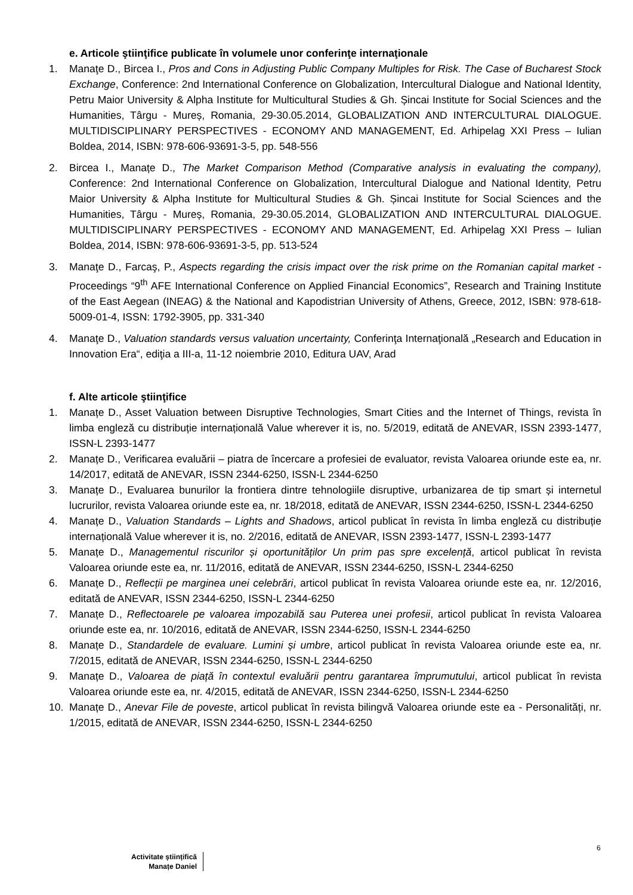e. Articole ştiinţifice publicate în volumele unor conferinţe internaţionale
1. Manaţe D., Bircea I., Pros and Cons in Adjusting Public Company Multiples for Risk. The Case of Bucharest Stock Exchange, Conference: 2nd International Conference on Globalization, Intercultural Dialogue and National Identity, Petru Maior University & Alpha Institute for Multicultural Studies & Gh. Șincai Institute for Social Sciences and the Humanities, Târgu - Mureș, Romania, 29-30.05.2014, GLOBALIZATION AND INTERCULTURAL DIALOGUE. MULTIDISCIPLINARY PERSPECTIVES - ECONOMY AND MANAGEMENT, Ed. Arhipelag XXI Press – Iulian Boldea, 2014, ISBN: 978-606-93691-3-5, pp. 548-556
2. Bircea I., Manațe D., The Market Comparison Method (Comparative analysis in evaluating the company), Conference: 2nd International Conference on Globalization, Intercultural Dialogue and National Identity, Petru Maior University & Alpha Institute for Multicultural Studies & Gh. Șincai Institute for Social Sciences and the Humanities, Târgu - Mureș, Romania, 29-30.05.2014, GLOBALIZATION AND INTERCULTURAL DIALOGUE. MULTIDISCIPLINARY PERSPECTIVES - ECONOMY AND MANAGEMENT, Ed. Arhipelag XXI Press – Iulian Boldea, 2014, ISBN: 978-606-93691-3-5, pp. 513-524
3. Manaţe D., Farcaş, P., Aspects regarding the crisis impact over the risk prime on the Romanian capital market - Proceedings “9<sup>th</sup> AFE International Conference on Applied Financial Economics”, Research and Training Institute of the East Aegean (INEAG) & the National and Kapodistrian University of Athens, Greece, 2012, ISBN: 978-618-5009-01-4, ISSN: 1792-3905, pp. 331-340
4. Manaţe D., Valuation standards versus valuation uncertainty, Conferinţa Internaţională „Research and Education in Innovation Era“, ediţia a III-a, 11-12 noiembrie 2010, Editura UAV, Arad
f. Alte articole ştiinţifice
1. Manațe D., Asset Valuation between Disruptive Technologies, Smart Cities and the Internet of Things, revista în limba engleză cu distribuție internațională Value wherever it is, no. 5/2019, editată de ANEVAR, ISSN 2393-1477, ISSN-L 2393-1477
2. Manațe D., Verificarea evaluării – piatra de încercare a profesiei de evaluator, revista Valoarea oriunde este ea, nr. 14/2017, editată de ANEVAR, ISSN 2344-6250, ISSN-L 2344-6250
3. Manațe D., Evaluarea bunurilor la frontiera dintre tehnologiile disruptive, urbanizarea de tip smart și internetul lucrurilor, revista Valoarea oriunde este ea, nr. 18/2018, editată de ANEVAR, ISSN 2344-6250, ISSN-L 2344-6250
4. Manațe D., Valuation Standards – Lights and Shadows, articol publicat în revista în limba engleză cu distribuție internațională Value wherever it is, no. 2/2016, editată de ANEVAR, ISSN 2393-1477, ISSN-L 2393-1477
5. Manațe D., Managementul riscurilor și oportunităților Un prim pas spre excelență, articol publicat în revista Valoarea oriunde este ea, nr. 11/2016, editată de ANEVAR, ISSN 2344-6250, ISSN-L 2344-6250
6. Manațe D., Reflecții pe marginea unei celebrări, articol publicat în revista Valoarea oriunde este ea, nr. 12/2016, editată de ANEVAR, ISSN 2344-6250, ISSN-L 2344-6250
7. Manațe D., Reflectoarele pe valoarea impozabilă sau Puterea unei profesii, articol publicat în revista Valoarea oriunde este ea, nr. 10/2016, editată de ANEVAR, ISSN 2344-6250, ISSN-L 2344-6250
8. Manațe D., Standardele de evaluare. Lumini și umbre, articol publicat în revista Valoarea oriunde este ea, nr. 7/2015, editată de ANEVAR, ISSN 2344-6250, ISSN-L 2344-6250
9. Manațe D., Valoarea de piață în contextul evaluării pentru garantarea împrumutului, articol publicat în revista Valoarea oriunde este ea, nr. 4/2015, editată de ANEVAR, ISSN 2344-6250, ISSN-L 2344-6250
10. Manațe D., Anevar File de poveste, articol publicat în revista bilingvă Valoarea oriunde este ea - Personalități, nr. 1/2015, editată de ANEVAR, ISSN 2344-6250, ISSN-L 2344-6250
6
Activitate științifică
Manațe Daniel